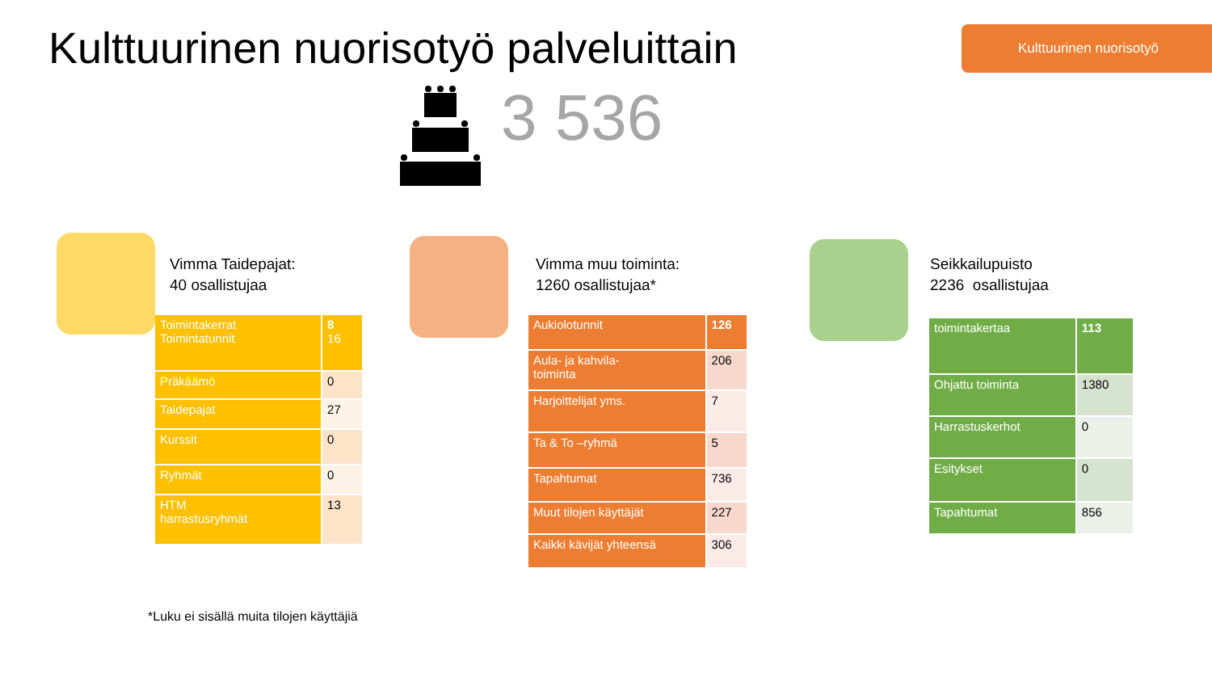Kulttuurinen nuorisotyö palveluittain
Kulttuurinen nuorisotyö
3 536
Vimma Taidepajat:
40 osallistujaa
| Toimintakerrat Toimintatunnit | 8 16 |
| Präkäämö | 0 |
| Taidepajat | 27 |
| Kurssit | 0 |
| Ryhmät | 0 |
| HTM harrastusryhmät | 13 |
Vimma muu toiminta:
1260 osallistujaa*
| Aukiolotunnit | 126 |
| Aula- ja kahvila- toiminta | 206 |
| Harjoittelijat yms. | 7 |
| Ta & To –ryhmä | 5 |
| Tapahtumat | 736 |
| Muut tilojen käyttäjät | 227 |
| Kaikki kävijät yhteensä | 306 |
Seikkailupuisto
2236 osallistujaa
| toimintakertaa | 113 |
| Ohjattu toiminta | 1380 |
| Harrastuskerhot | 0 |
| Esitykset | 0 |
| Tapahtumat | 856 |
*Luku ei sisällä muita tilojen käyttäjiä